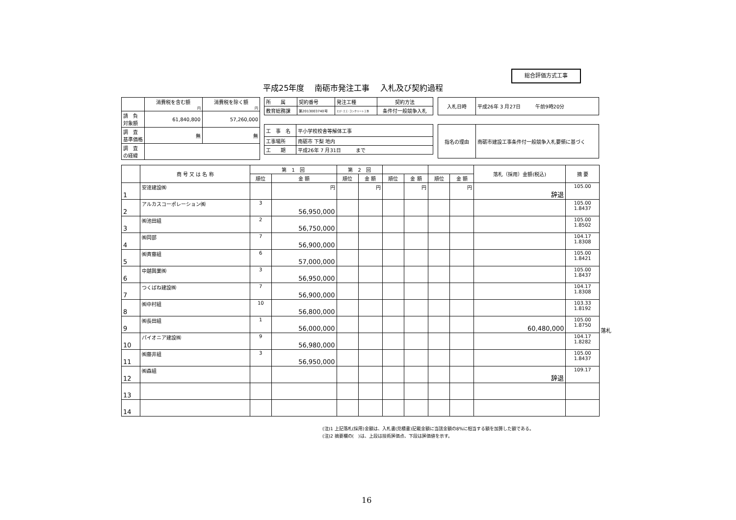総合評価方式工事
平成25年度　 南砺市発注工事　 入札及び契約過程
| | 消費税を含む額 円 | 消費税を除く額 円 |
| 請 負 対象額 | 61,840,800 | 57,260,000 |
| 調 査 基準価格 | 無 | 無 |
| 調 査 の経緯 | | |
| 所 属 | 契約番号 | 発注工種 | 契約方法 |
| 教育総務課 | 第2013003740号 | とび･土工･コンクリート工事 | 条件付一般競争入札 |
| 入札日時 | 平成26年 3 月27日 午前9時20分 |
| 工 事 名 | 平小学校校舎等解体工事 |
| 工事場所 | 南砺市 下梨 地内 |
| 工 期 | 平成26年 7 月31日 まで |
| 指名の理由 | 南砺市建設工事条件付一般競争入札要領に基づく |
| | 商 号 又 は 名 称 | 第 1 回 | | 第 2 回 | | | | | | 落札（採用）金額(税込) | 摘 要 |
| --- | --- | --- | --- | --- | --- | --- | --- | --- | --- | --- | --- |
| | | 順位 | 金 額 | 順位 | 金 額 | 順位 | 金 額 | 順位 | 金 額 | | |
| 1 | 安達建設㈱ | | 円 | | 円 | | 円 | | 円 | 辞退 | 105.00 |
| 2 | アルカスコーポレーション㈱ | 3 | 56,950,000 | | | | | | | | 105.00 1.8437 |
| 3 | ㈱池田組 | 2 | 56,750,000 | | | | | | | | 105.00 1.8502 |
| 4 | ㈱岡部 | 7 | 56,900,000 | | | | | | | | 104.17 1.8308 |
| 5 | ㈱斉藤組 | 6 | 57,000,000 | | | | | | | | 105.00 1.8421 |
| 6 | 中越興業㈱ | 3 | 56,950,000 | | | | | | | | 105.00 1.8437 |
| 7 | つくばね建設㈱ | 7 | 56,900,000 | | | | | | | | 104.17 1.8308 |
| 8 | ㈱中村組 | 10 | 56,800,000 | | | | | | | | 103.33 1.8192 |
| 9 | ㈱長田組 | 1 | 56,000,000 | | | | | | | 60,480,000 | 105.00 1.8750 |
| 10 | パイオニア建設㈱ | 9 | 56,980,000 | | | | | | | | 104.17 1.8282 |
| 11 | ㈱藤井組 | 3 | 56,950,000 | | | | | | | | 105.00 1.8437 |
| 12 | ㈱森組 | | | | | | | | | 辞退 | 109.17 |
| 13 | | | | | | | | | | | |
| 14 | | | | | | | | | | | |
落札
(注)1 上記落札(採用)金額は、入札書(見積書)記載金額に当該金額の8%に相当する額を加算した額である。
(注)2 摘要欄の(　)は、上段は技術評価点、下段は評価値を示す。
16